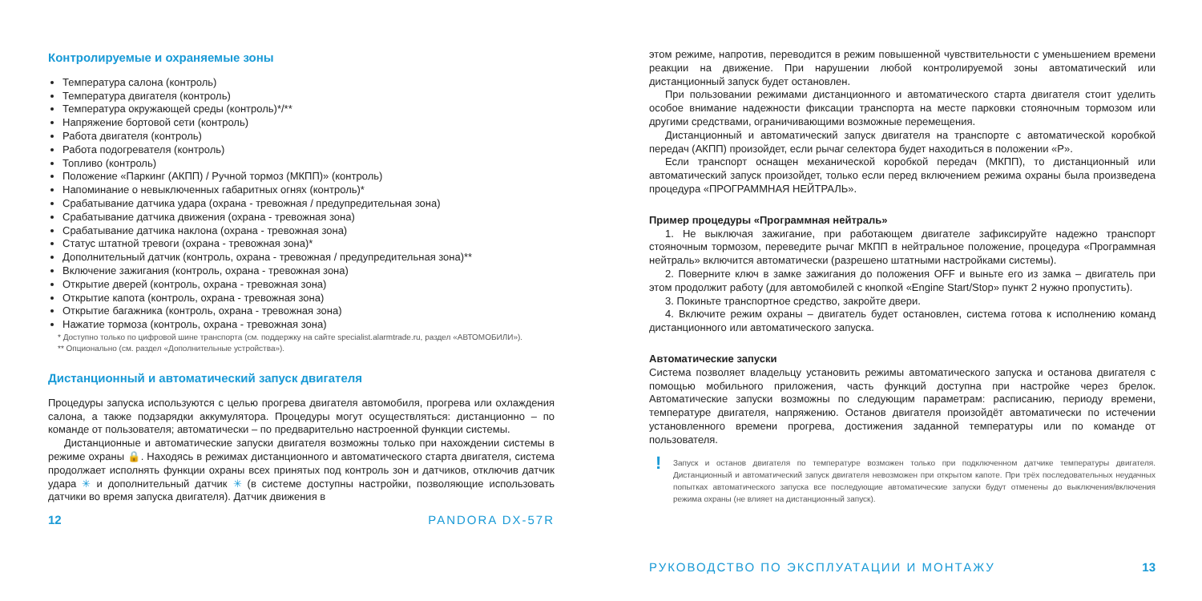Контролируемые и охраняемые зоны
Температура салона (контроль)
Температура двигателя (контроль)
Температура окружающей среды (контроль)*/**
Напряжение бортовой сети (контроль)
Работа двигателя (контроль)
Работа подогревателя (контроль)
Топливо (контроль)
Положение «Паркинг (АКПП) / Ручной тормоз (МКПП)» (контроль)
Напоминание о невыключенных габаритных огнях (контроль)*
Срабатывание датчика удара (охрана - тревожная / предупредительная зона)
Срабатывание датчика движения (охрана - тревожная зона)
Срабатывание датчика наклона (охрана - тревожная зона)
Статус штатной тревоги (охрана - тревожная зона)*
Дополнительный датчик (контроль, охрана - тревожная / предупредительная зона)**
Включение зажигания (контроль, охрана - тревожная зона)
Открытие дверей (контроль, охрана - тревожная зона)
Открытие капота (контроль, охрана - тревожная зона)
Открытие багажника (контроль, охрана - тревожная зона)
Нажатие тормоза (контроль, охрана - тревожная зона)
* Доступно только по цифровой шине транспорта (см. поддержку на сайте specialist.alarmtrade.ru, раздел «АВТОМОБИЛИ»).
** Опционально (см. раздел «Дополнительные устройства»).
Дистанционный и автоматический запуск двигателя
Процедуры запуска используются с целью прогрева двигателя автомобиля, прогрева или охлаждения салона, а также подзарядки аккумулятора. Процедуры могут осуществляться: дистанционно – по команде от пользователя; автоматически – по предварительно настроенной функции системы.
Дистанционные и автоматические запуски двигателя возможны только при нахождении системы в режиме охраны 🔒. Находясь в режимах дистанционного и автоматического старта двигателя, система продолжает исполнять функции охраны всех принятых под контроль зон и датчиков, отключив датчик удара ✳ и дополнительный датчик ✳ (в системе доступны настройки, позволяющие использовать датчики во время запуска двигателя). Датчик движения в
12 PANDORA DX-57R
этом режиме, напротив, переводится в режим повышенной чувствительности с уменьшением времени реакции на движение. При нарушении любой контролируемой зоны автоматический или дистанционный запуск будет остановлен.
При пользовании режимами дистанционного и автоматического старта двигателя стоит уделить особое внимание надежности фиксации транспорта на месте парковки стояночным тормозом или другими средствами, ограничивающими возможные перемещения.
Дистанционный и автоматический запуск двигателя на транспорте с автоматической коробкой передач (АКПП) произойдет, если рычаг селектора будет находиться в положении «P».
Если транспорт оснащен механической коробкой передач (МКПП), то дистанционный или автоматический запуск произойдет, только если перед включением режима охраны была произведена процедура «ПРОГРАММНАЯ НЕЙТРАЛЬ».
Пример процедуры «Программная нейтраль»
1. Не выключая зажигание, при работающем двигателе зафиксируйте надежно транспорт стояночным тормозом, переведите рычаг МКПП в нейтральное положение, процедура «Программная нейтраль» включится автоматически (разрешено штатными настройками системы).
2. Поверните ключ в замке зажигания до положения OFF и выньте его из замка – двигатель при этом продолжит работу (для автомобилей с кнопкой «Engine Start/Stop» пункт 2 нужно пропустить).
3. Покиньте транспортное средство, закройте двери.
4. Включите режим охраны – двигатель будет остановлен, система готова к исполнению команд дистанционного или автоматического запуска.
Автоматические запуски
Система позволяет владельцу установить режимы автоматического запуска и останова двигателя с помощью мобильного приложения, часть функций доступна при настройке через брелок. Автоматические запуски возможны по следующим параметрам: расписанию, периоду времени, температуре двигателя, напряжению. Останов двигателя произойдёт автоматически по истечении установленного времени прогрева, достижения заданной температуры или по команде от пользователя.
! Запуск и останов двигателя по температуре возможен только при подключенном датчике температуры двигателя. Дистанционный и автоматический запуск двигателя невозможен при открытом капоте. При трёх последовательных неудачных попытках автоматического запуска все последующие автоматические запуски будут отменены до выключения/включения режима охраны (не влияет на дистанционный запуск).
РУКОВОДСТВО ПО ЭКСПЛУАТАЦИИ И МОНТАЖУ 13